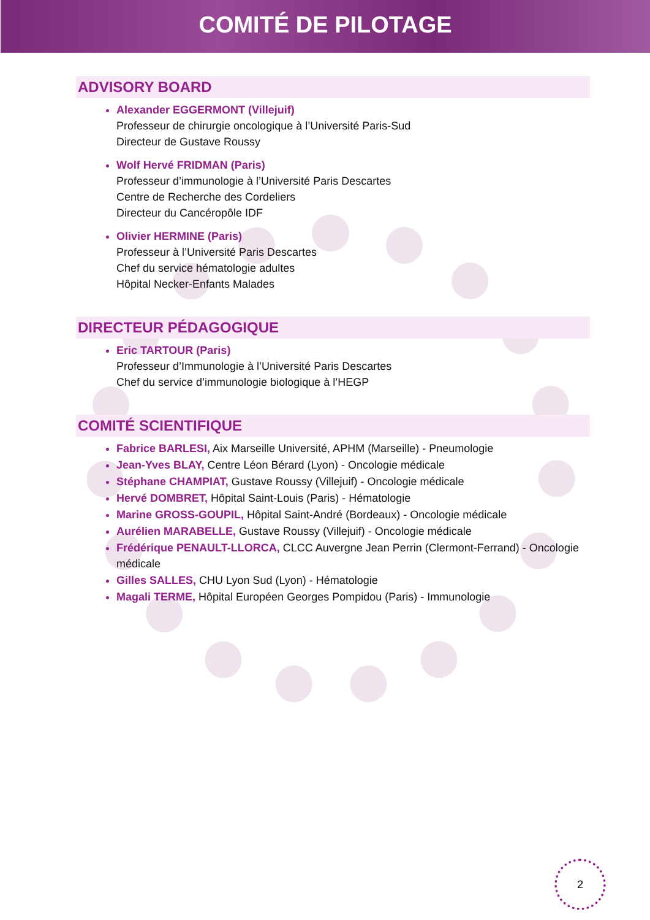COMITÉ DE PILOTAGE
ADVISORY BOARD
Alexander EGGERMONT (Villejuif)
Professeur de chirurgie oncologique à l’Université Paris-Sud
Directeur de Gustave Roussy
Wolf Hervé FRIDMAN (Paris)
Professeur d’immunologie à l’Université Paris Descartes
Centre de Recherche des Cordeliers
Directeur du Cancéropôle IDF
Olivier HERMINE (Paris)
Professeur à l’Université Paris Descartes
Chef du service hématologie adultes
Hôpital Necker-Enfants Malades
DIRECTEUR PÉDAGOGIQUE
Eric TARTOUR (Paris)
Professeur d’Immunologie à l’Université Paris Descartes
Chef du service d’immunologie biologique à l’HEGP
COMITÉ SCIENTIFIQUE
Fabrice BARLESI, Aix Marseille Université, APHM (Marseille) - Pneumologie
Jean-Yves BLAY, Centre Léon Bérard (Lyon) - Oncologie médicale
Stéphane CHAMPIAT, Gustave Roussy (Villejuif) - Oncologie médicale
Hervé DOMBRET, Hôpital Saint-Louis (Paris) - Hématologie
Marine GROSS-GOUPIL, Hôpital Saint-André (Bordeaux) - Oncologie médicale
Aurélien MARABELLE, Gustave Roussy (Villejuif) - Oncologie médicale
Frédérique PENAULT-LLORCA, CLCC Auvergne Jean Perrin (Clermont-Ferrand) - Oncologie médicale
Gilles SALLES, CHU Lyon Sud (Lyon) - Hématologie
Magali TERME, Hôpital Européen Georges Pompidou (Paris) - Immunologie
2